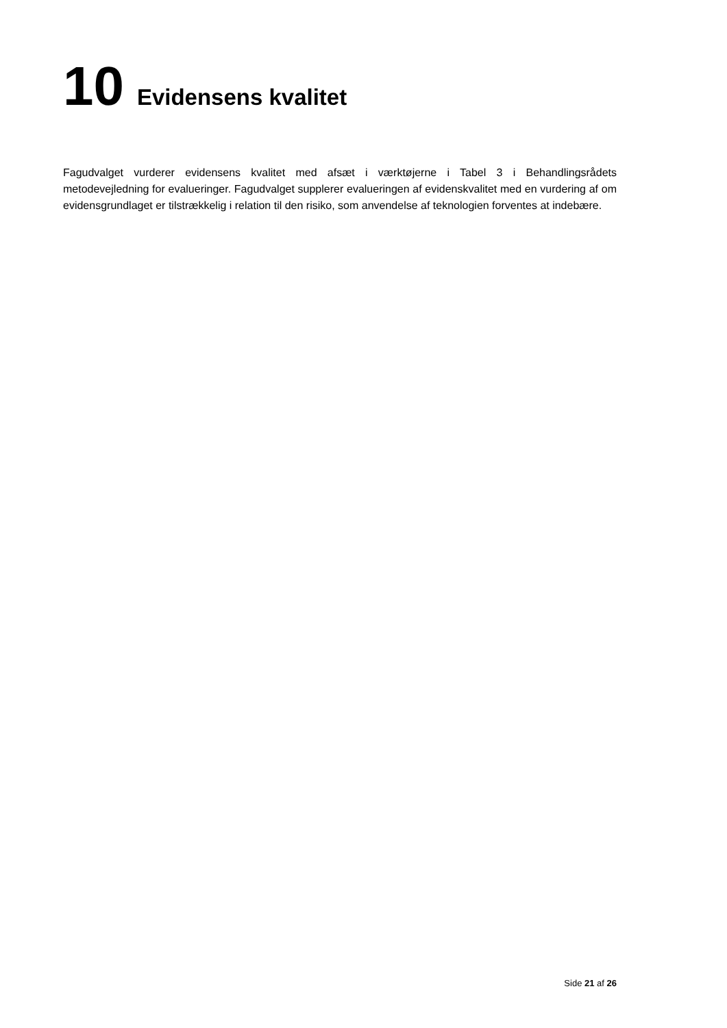10 Evidensens kvalitet
Fagudvalget vurderer evidensens kvalitet med afsæt i værktøjerne i Tabel 3 i Behandlingsrådets metodevejledning for evalueringer. Fagudvalget supplerer evalueringen af evidenskvalitet med en vurdering af om evidensgrundlaget er tilstrækkelig i relation til den risiko, som anvendelse af teknologien forventes at indebære.
Side 21 af 26